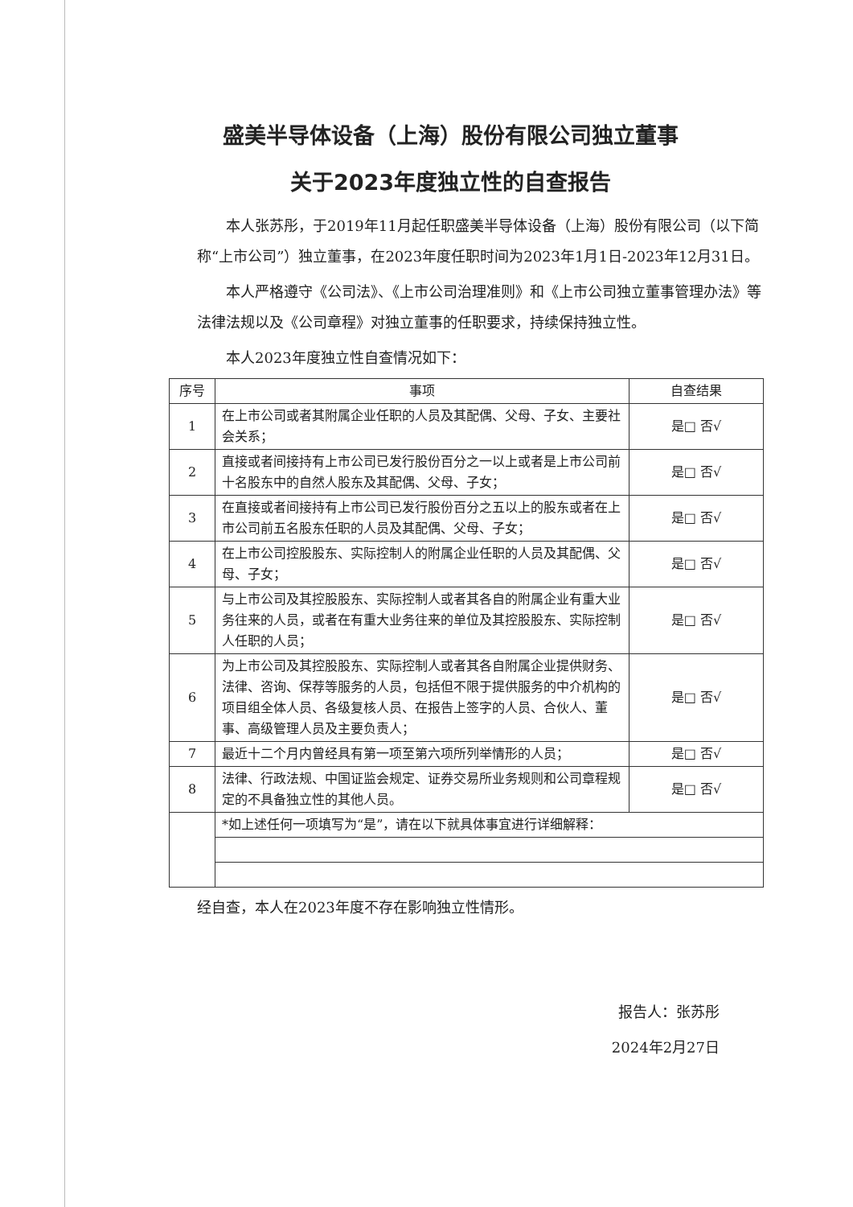盛美半导体设备（上海）股份有限公司独立董事
关于2023年度独立性的自查报告
本人张苏彤，于2019年11月起任职盛美半导体设备（上海）股份有限公司（以下简称“上市公司”）独立董事，在2023年度任职时间为2023年1月1日-2023年12月31日。
本人严格遵守《公司法》、《上市公司治理准则》和《上市公司独立董事管理办法》等法律法规以及《公司章程》对独立董事的任职要求，持续保持独立性。
本人2023年度独立性自查情况如下：
| 序号 | 事项 | 自查结果 |
| --- | --- | --- |
| 1 | 在上市公司或者其附属企业任职的人员及其配偶、父母、子女、主要社会关系； | 是□ 否√ |
| 2 | 直接或者间接持有上市公司已发行股份百分之一以上或者是上市公司前十名股东中的自然人股东及其配偶、父母、子女； | 是□ 否√ |
| 3 | 在直接或者间接持有上市公司已发行股份百分之五以上的股东或者在上市公司前五名股东任职的人员及其配偶、父母、子女； | 是□ 否√ |
| 4 | 在上市公司控股股东、实际控制人的附属企业任职的人员及其配偶、父母、子女； | 是□ 否√ |
| 5 | 与上市公司及其控股股东、实际控制人或者其各自的附属企业有重大业务往来的人员，或者在有重大业务往来的单位及其控股股东、实际控制人任职的人员； | 是□ 否√ |
| 6 | 为上市公司及其控股股东、实际控制人或者其各自附属企业提供财务、法律、咨询、保荐等服务的人员，包括但不限于提供服务的中介机构的项目组全体人员、各级复核人员、在报告上签字的人员、合伙人、董事、高级管理人员及主要负责人； | 是□ 否√ |
| 7 | 最近十二个月内曾经具有第一项至第六项所列举情形的人员； | 是□ 否√ |
| 8 | 法律、行政法规、中国证监会规定、证券交易所业务规则和公司章程规定的不具备独立性的其他人员。 | 是□ 否√ |
| | *如上述任何一项填写为“是”，请在以下就具体事宜进行详细解释： | |
经自查，本人在2023年度不存在影响独立性情形。
报告人：张苏彤
2024年2月27日